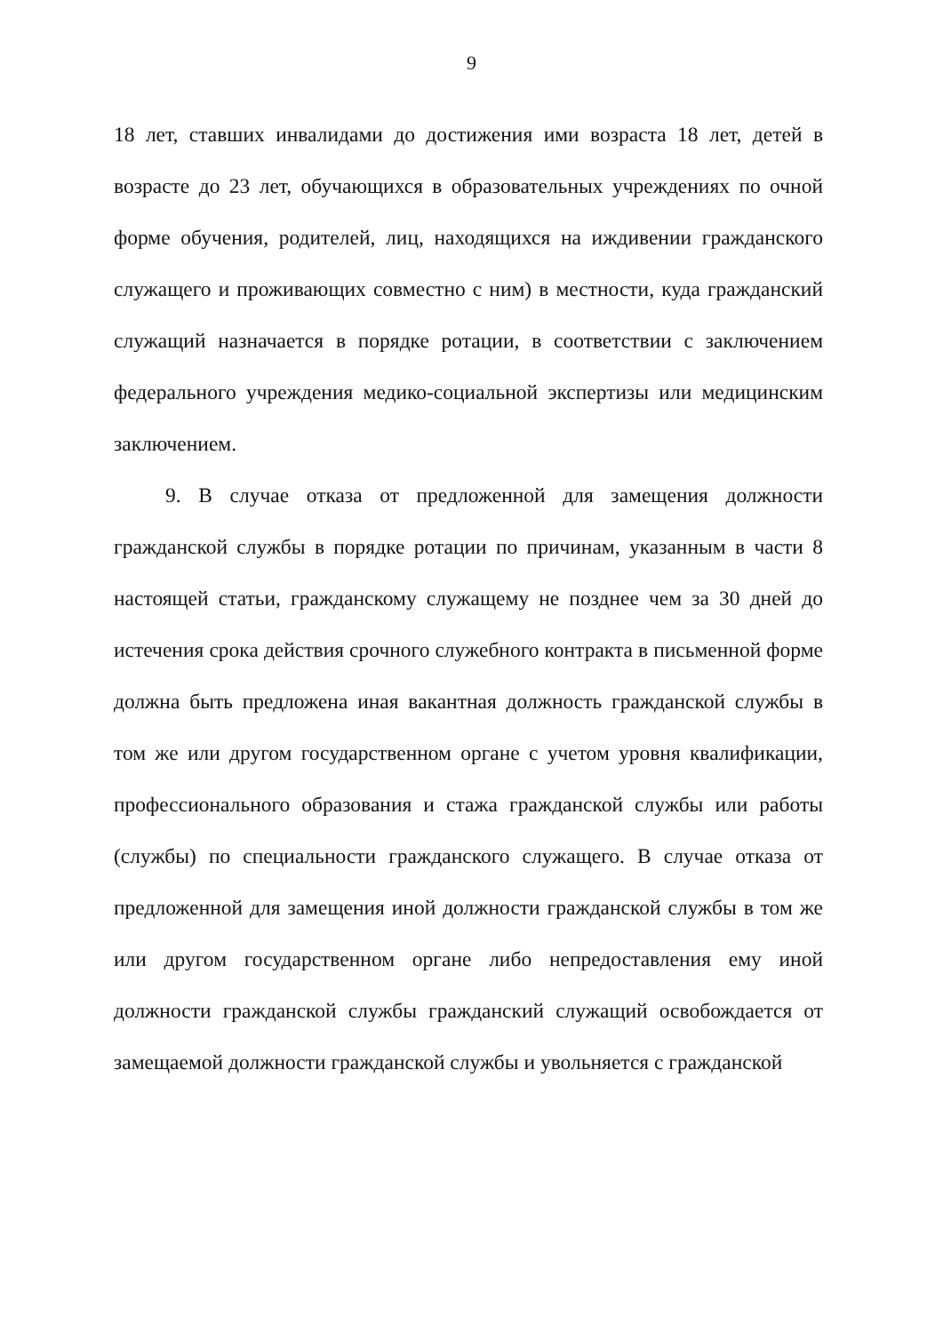9
18 лет, ставших инвалидами до достижения ими возраста 18 лет, детей в возрасте до 23 лет, обучающихся в образовательных учреждениях по очной форме обучения, родителей, лиц, находящихся на иждивении гражданского служащего и проживающих совместно с ним) в местности, куда гражданский служащий назначается в порядке ротации, в соответствии с заключением федерального учреждения медико-социальной экспертизы или медицинским заключением.
9. В случае отказа от предложенной для замещения должности гражданской службы в порядке ротации по причинам, указанным в части 8 настоящей статьи, гражданскому служащему не позднее чем за 30 дней до истечения срока действия срочного служебного контракта в письменной форме должна быть предложена иная вакантная должность гражданской службы в том же или другом государственном органе с учетом уровня квалификации, профессионального образования и стажа гражданской службы или работы (службы) по специальности гражданского служащего. В случае отказа от предложенной для замещения иной должности гражданской службы в том же или другом государственном органе либо непредоставления ему иной должности гражданской службы гражданский служащий освобождается от замещаемой должности гражданской службы и увольняется с гражданской